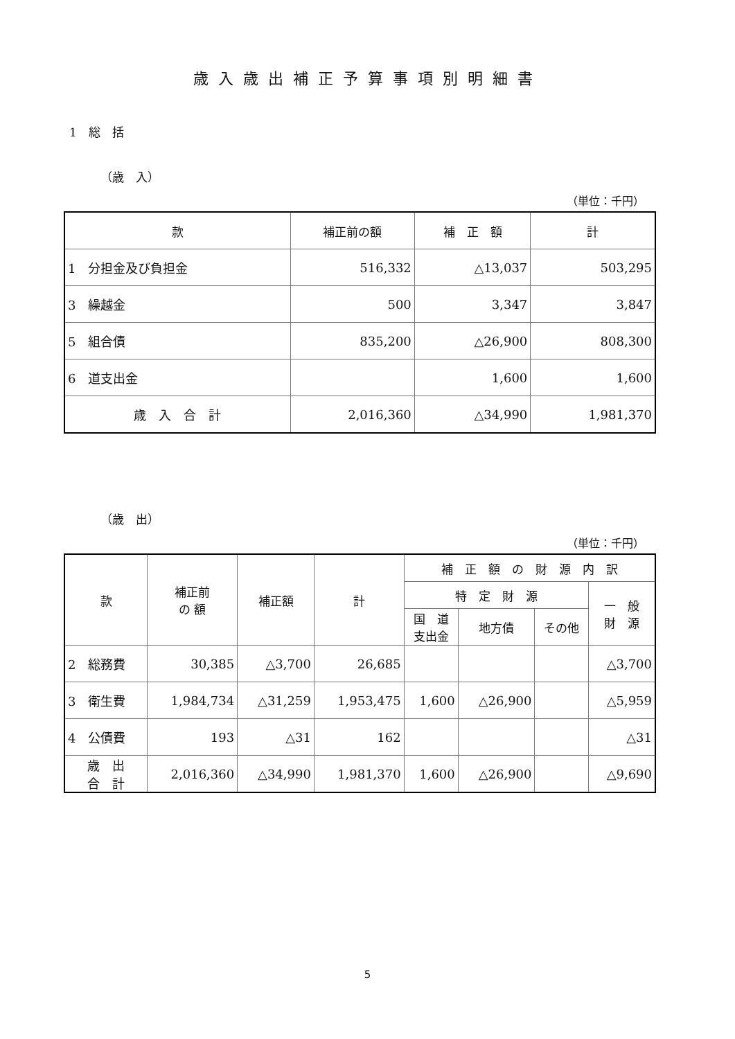歳入歳出補正予算事項別明細書
1　総　括
（歳　入）
（単位：千円）
| 款 | 補正前の額 | 補 正 額 | 計 |
| --- | --- | --- | --- |
| 1 分担金及び負担金 | 516,332 | △13,037 | 503,295 |
| 3 繰越金 | 500 | 3,347 | 3,847 |
| 5 組合債 | 835,200 | △26,900 | 808,300 |
| 6 道支出金 | | 1,600 | 1,600 |
| 歳 入 合 計 | 2,016,360 | △34,990 | 1,981,370 |
（歳　出）
（単位：千円）
| 款 | 補正前 の 額 | 補正額 | 計 | 補 正 額 の 財 源 内 訳 | | | |
| --- | --- | --- | --- | --- | --- | --- | --- |
| | | | | 特 定 財 源 | | | 一 般 財 源 |
| | | | | 国 道 支出金 | 地方債 | その他 | |
| 2 総務費 | 30,385 | △3,700 | 26,685 | | | | △3,700 |
| 3 衛生費 | 1,984,734 | △31,259 | 1,953,475 | 1,600 | △26,900 | | △5,959 |
| 4 公債費 | 193 | △31 | 162 | | | | △31 |
| 歳 出 合 計 | 2,016,360 | △34,990 | 1,981,370 | 1,600 | △26,900 | | △9,690 |
5